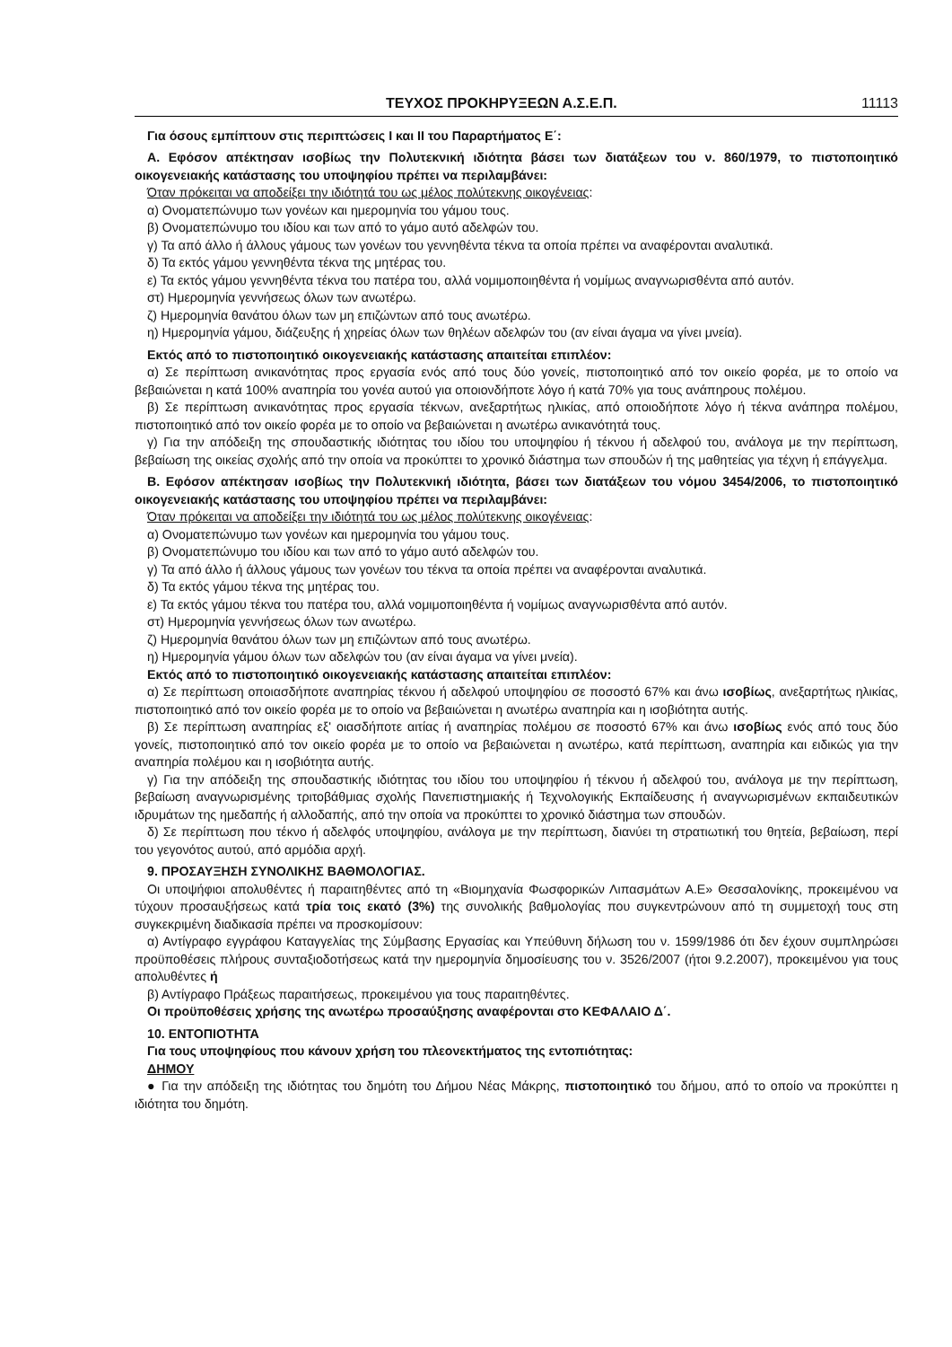ΤΕΥΧΟΣ ΠΡΟΚΗΡΥΞΕΩΝ Α.Σ.Ε.Π. 11113
Για όσους εμπίπτουν στις περιπτώσεις Ι και ΙΙ του Παραρτήματος Ε΄:
Α. Εφόσον απέκτησαν ισοβίως την Πολυτεκνική ιδιότητα βάσει των διατάξεων του ν. 860/1979, το πιστοποιητικό οικογενειακής κατάστασης του υποψηφίου πρέπει να περιλαμβάνει:
Όταν πρόκειται να αποδείξει την ιδιότητά του ως μέλος πολύτεκνης οικογένειας:
α) Ονοματεπώνυμο των γονέων και ημερομηνία του γάμου τους.
β) Ονοματεπώνυμο του ιδίου και των από το γάμο αυτό αδελφών του.
γ) Τα από άλλο ή άλλους γάμους των γονέων του γεννηθέντα τέκνα τα οποία πρέπει να αναφέρονται αναλυτικά.
δ) Τα εκτός γάμου γεννηθέντα τέκνα της μητέρας του.
ε) Τα εκτός γάμου γεννηθέντα τέκνα του πατέρα του, αλλά νομιμοποιηθέντα ή νομίμως αναγνωρισθέντα από αυτόν.
στ) Ημερομηνία γεννήσεως όλων των ανωτέρω.
ζ) Ημερομηνία θανάτου όλων των μη επιζώντων από τους ανωτέρω.
η) Ημερομηνία γάμου, διάζευξης ή χηρείας όλων των θηλέων αδελφών του (αν είναι άγαμα να γίνει μνεία).
Εκτός από το πιστοποιητικό οικογενειακής κατάστασης απαιτείται επιπλέον:
α) Σε περίπτωση ανικανότητας προς εργασία ενός από τους δύο γονείς, πιστοποιητικό από τον οικείο φορέα, με το οποίο να βεβαιώνεται η κατά 100% αναπηρία του γονέα αυτού για οποιονδήποτε λόγο ή κατά 70% για τους ανάπηρους πολέμου.
β) Σε περίπτωση ανικανότητας προς εργασία τέκνων, ανεξαρτήτως ηλικίας, από οποιοδήποτε λόγο ή τέκνα ανάπηρα πολέμου, πιστοποιητικό από τον οικείο φορέα με το οποίο να βεβαιώνεται η ανωτέρω ανικανότητά τους.
γ) Για την απόδειξη της σπουδαστικής ιδιότητας του ιδίου του υποψηφίου ή τέκνου ή αδελφού του, ανάλογα με την περίπτωση, βεβαίωση της οικείας σχολής από την οποία να προκύπτει το χρονικό διάστημα των σπουδών ή της μαθητείας για τέχνη ή επάγγελμα.
Β. Εφόσον απέκτησαν ισοβίως την Πολυτεκνική ιδιότητα, βάσει των διατάξεων του νόμου 3454/2006, το πιστοποιητικό οικογενειακής κατάστασης του υποψηφίου πρέπει να περιλαμβάνει:
Όταν πρόκειται να αποδείξει την ιδιότητά του ως μέλος πολύτεκνης οικογένειας:
α) Ονοματεπώνυμο των γονέων και ημερομηνία του γάμου τους.
β) Ονοματεπώνυμο του ιδίου και των από το γάμο αυτό αδελφών του.
γ) Τα από άλλο ή άλλους γάμους των γονέων του τέκνα τα οποία πρέπει να αναφέρονται αναλυτικά.
δ) Τα εκτός γάμου τέκνα της μητέρας του.
ε) Τα εκτός γάμου τέκνα του πατέρα του, αλλά νομιμοποιηθέντα ή νομίμως αναγνωρισθέντα από αυτόν.
στ) Ημερομηνία γεννήσεως όλων των ανωτέρω.
ζ) Ημερομηνία θανάτου όλων των μη επιζώντων από τους ανωτέρω.
η) Ημερομηνία γάμου όλων των αδελφών του (αν είναι άγαμα να γίνει μνεία).
Εκτός από το πιστοποιητικό οικογενειακής κατάστασης απαιτείται επιπλέον:
α) Σε περίπτωση οποιασδήποτε αναπηρίας τέκνου ή αδελφού υποψηφίου σε ποσοστό 67% και άνω ισοβίως, ανεξαρτήτως ηλικίας, πιστοποιητικό από τον οικείο φορέα με το οποίο να βεβαιώνεται η ανωτέρω αναπηρία και η ισοβιότητα αυτής.
β) Σε περίπτωση αναπηρίας εξ' οιασδήποτε αιτίας ή αναπηρίας πολέμου σε ποσοστό 67% και άνω ισοβίως ενός από τους δύο γονείς, πιστοποιητικό από τον οικείο φορέα με το οποίο να βεβαιώνεται η ανωτέρω, κατά περίπτωση, αναπηρία και ειδικώς για την αναπηρία πολέμου και η ισοβιότητα αυτής.
γ) Για την απόδειξη της σπουδαστικής ιδιότητας του ιδίου του υποψηφίου ή τέκνου ή αδελφού του, ανάλογα με την περίπτωση, βεβαίωση αναγνωρισμένης τριτοβάθμιας σχολής Πανεπιστημιακής ή Τεχνολογικής Εκπαίδευσης ή αναγνωρισμένων εκπαιδευτικών ιδρυμάτων της ημεδαπής ή αλλοδαπής, από την οποία να προκύπτει το χρονικό διάστημα των σπουδών.
δ) Σε περίπτωση που τέκνο ή αδελφός υποψηφίου, ανάλογα με την περίπτωση, διανύει τη στρατιωτική του θητεία, βεβαίωση, περί του γεγονότος αυτού, από αρμόδια αρχή.
9. ΠΡΟΣΑΥΞΗΣΗ ΣΥΝΟΛΙΚΗΣ ΒΑΘΜΟΛΟΓΙΑΣ.
Οι υποψήφιοι απολυθέντες ή παραιτηθέντες από τη «Βιομηχανία Φωσφορικών Λιπασμάτων Α.Ε» Θεσσαλονίκης, προκειμένου να τύχουν προσαυξήσεως κατά τρία τοις εκατό (3%) της συνολικής βαθμολογίας που συγκεντρώνουν από τη συμμετοχή τους στη συγκεκριμένη διαδικασία πρέπει να προσκομίσουν:
α) Αντίγραφο εγγράφου Καταγγελίας της Σύμβασης Εργασίας και Υπεύθυνη δήλωση του ν. 1599/1986 ότι δεν έχουν συμπληρώσει προϋποθέσεις πλήρους συνταξιοδοτήσεως κατά την ημερομηνία δημοσίευσης του ν. 3526/2007 (ήτοι 9.2.2007), προκειμένου για τους απολυθέντες ή
β) Αντίγραφο Πράξεως παραιτήσεως, προκειμένου για τους παραιτηθέντες.
Οι προϋποθέσεις χρήσης της ανωτέρω προσαύξησης αναφέρονται στο ΚΕΦΑΛΑΙΟ Δ΄.
10. ΕΝΤΟΠΙΟΤΗΤΑ
Για τους υποψηφίους που κάνουν χρήση του πλεονεκτήματος της εντοπιότητας:
ΔΗΜΟΥ
● Για την απόδειξη της ιδιότητας του δημότη του Δήμου Νέας Μάκρης, πιστοποιητικό του δήμου, από το οποίο να προκύπτει η ιδιότητα του δημότη.